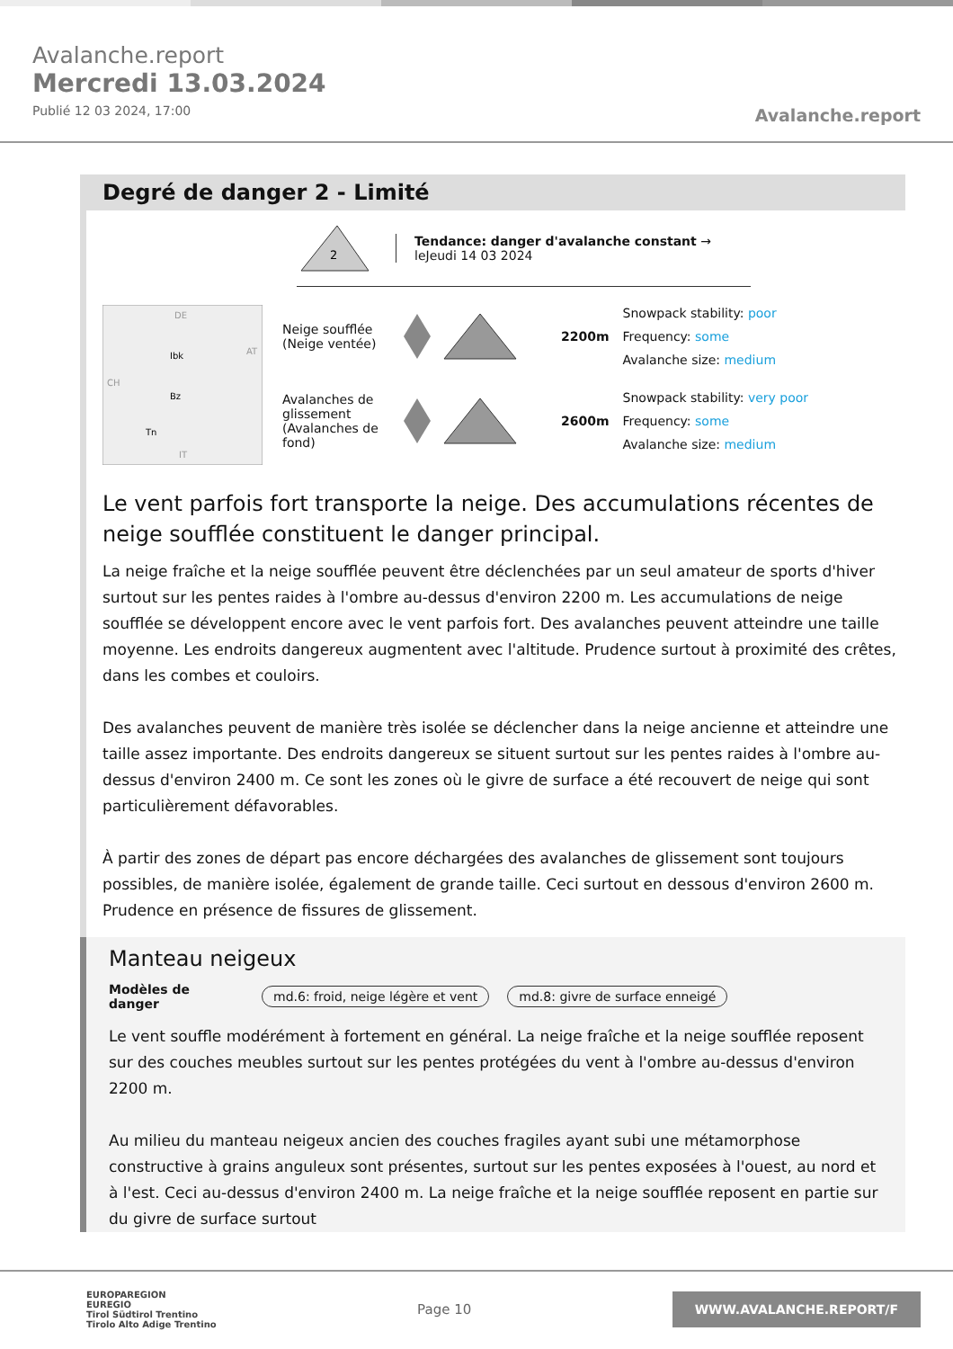Avalanche.report
Mercredi 13.03.2024
Publié 12 03 2024, 17:00
Avalanche.report
Degré de danger 2 - Limité
2
Tendance: danger d'avalanche constant →
leJeudi 14 03 2024
DE
Ibk
Bz
Tn
CH
AT
IT
Neige soufflée (Neige ventée)
2200m
Snowpack stability: poor
Frequency: some
Avalanche size: medium
Avalanches de glissement (Avalanches de fond)
2600m
Snowpack stability: very poor
Frequency: some
Avalanche size: medium
Le vent parfois fort transporte la neige. Des accumulations récentes de neige soufflée constituent le danger principal.
La neige fraîche et la neige soufflée peuvent être déclenchées par un seul amateur de sports d'hiver surtout sur les pentes raides à l'ombre au-dessus d'environ 2200 m. Les accumulations de neige soufflée se développent encore avec le vent parfois fort. Des avalanches peuvent atteindre une taille moyenne. Les endroits dangereux augmentent avec l'altitude. Prudence surtout à proximité des crêtes, dans les combes et couloirs.
Des avalanches peuvent de manière très isolée se déclencher dans la neige ancienne et atteindre une taille assez importante. Des endroits dangereux se situent surtout sur les pentes raides à l'ombre au-dessus d'environ 2400 m. Ce sont les zones où le givre de surface a été recouvert de neige qui sont particulièrement défavorables.
À partir des zones de départ pas encore déchargées des avalanches de glissement sont toujours possibles, de manière isolée, également de grande taille. Ceci surtout en dessous d'environ 2600 m. Prudence en présence de fissures de glissement.
Manteau neigeux
Modèles de danger md.6: froid, neige légère et vent md.8: givre de surface enneigé
Le vent souffle modérément à fortement en général. La neige fraîche et la neige soufflée reposent sur des couches meubles surtout sur les pentes protégées du vent à l'ombre au-dessus d'environ 2200 m.
Au milieu du manteau neigeux ancien des couches fragiles ayant subi une métamorphose constructive à grains anguleux sont présentes, surtout sur les pentes exposées à l'ouest, au nord et à l'est. Ceci au-dessus d'environ 2400 m. La neige fraîche et la neige soufflée reposent en partie sur du givre de surface surtout
EUROPAREGION
EUREGIO
Tirol Südtirol Trentino
Tirolo Alto Adige Trentino
Page 10
WWW.AVALANCHE.REPORT/F